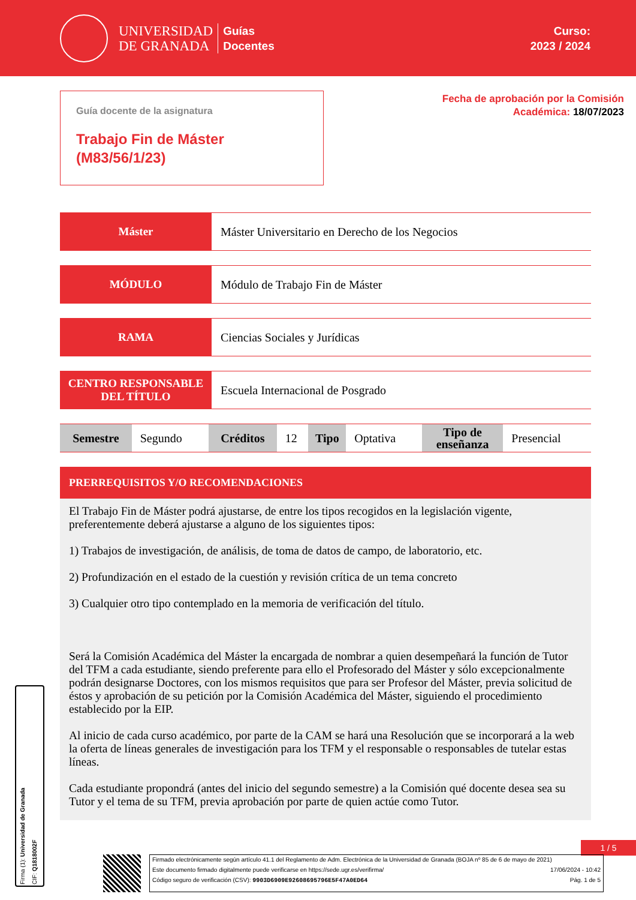UNIVERSIDAD
DE GRANADA
Guías
Docentes
Curso:
2023 / 2024
Guía docente de la asignatura
Trabajo Fin de Máster
(M83/56/1/23)
Fecha de aprobación por la Comisión
Académica: 18/07/2023
Máster Máster Universitario en Derecho de los Negocios
MÓDULO Módulo de Trabajo Fin de Máster
RAMA Ciencias Sociales y Jurídicas
CENTRO RESPONSABLE
DEL TÍTULO
Escuela Internacional de Posgrado
| Semestre | Segundo | Créditos | 12 | Tipo | Optativa | Tipo de enseñanza | Presencial |
PRERREQUISITOS Y/O RECOMENDACIONES
El Trabajo Fin de Máster podrá ajustarse, de entre los tipos recogidos en la legislación vigente, preferentemente deberá ajustarse a alguno de los siguientes tipos:
1) Trabajos de investigación, de análisis, de toma de datos de campo, de laboratorio, etc.
2) Profundización en el estado de la cuestión y revisión crítica de un tema concreto
3) Cualquier otro tipo contemplado en la memoria de verificación del título.
Será la Comisión Académica del Máster la encargada de nombrar a quien desempeñará la función de Tutor del TFM a cada estudiante, siendo preferente para ello el Profesorado del Máster y sólo excepcionalmente podrán designarse Doctores, con los mismos requisitos que para ser Profesor del Máster, previa solicitud de éstos y aprobación de su petición por la Comisión Académica del Máster, siguiendo el procedimiento establecido por la EIP.
Al inicio de cada curso académico, por parte de la CAM se hará una Resolución que se incorporará a la web la oferta de líneas generales de investigación para los TFM y el responsable o responsables de tutelar estas líneas.
Cada estudiante propondrá (antes del inicio del segundo semestre) a la Comisión qué docente desea sea su Tutor y el tema de su TFM, previa aprobación por parte de quien actúe como Tutor.
1 / 5
Firma (1): Universidad de Granada CIF: Q1818002F
Firmado electrónicamente según artículo 41.1 del Reglamento de Adm. Electrónica de la Universidad de Granada (BOJA nº 85 de 6 de mayo de 2021)
Este documento firmado digitalmente puede verificarse en https://sede.ugr.es/verifirma/ 17/06/2024 - 10:42
Código seguro de verificación (CSV): 9903D6909E92608695796E5F47A0ED64 Pág. 1 de 5